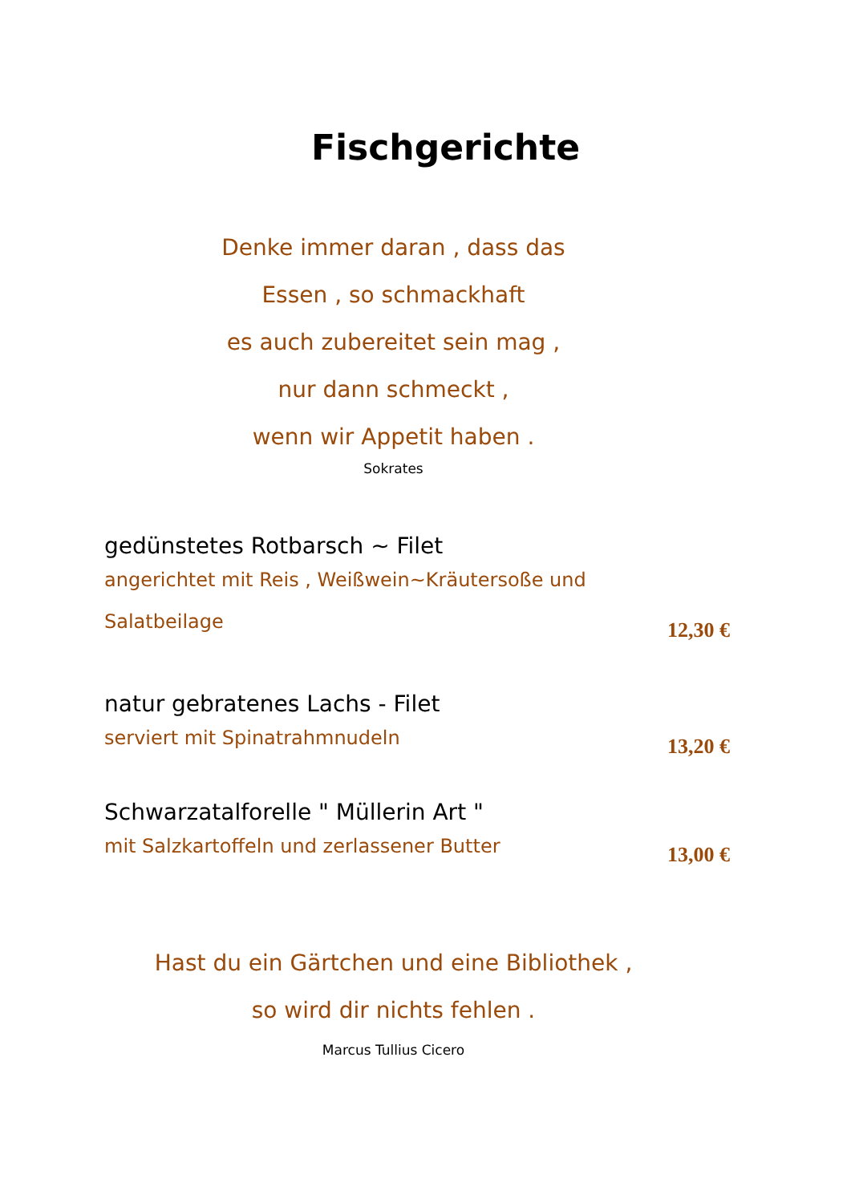Fischgerichte
Denke immer daran , dass das
Essen , so schmackhaft
es auch zubereitet sein mag ,
nur dann schmeckt ,
wenn wir Appetit haben .
Sokrates
gedünstetes Rotbarsch ~ Filet
angerichtet mit Reis , Weißwein~Kräutersoße und
Salatbeilage
12,30 €
natur gebratenes Lachs - Filet
serviert mit Spinatrahmnudeln
13,20 €
Schwarzatalforelle " Müllerin Art "
mit Salzkartoffeln und zerlassener Butter
13,00 €
Hast du ein Gärtchen und eine Bibliothek ,
so wird dir nichts fehlen .
Marcus Tullius Cicero